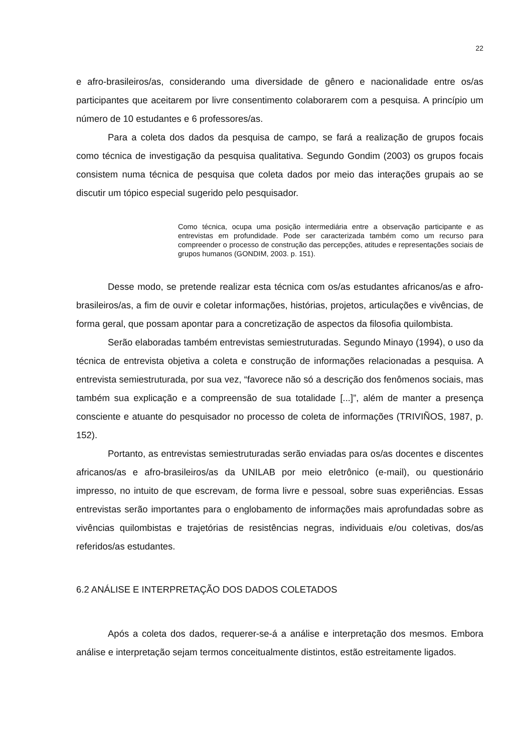22
e afro-brasileiros/as, considerando uma diversidade de gênero e nacionalidade entre os/as participantes que aceitarem por livre consentimento colaborarem com a pesquisa. A princípio um número de 10 estudantes e 6 professores/as.
Para a coleta dos dados da pesquisa de campo, se fará a realização de grupos focais como técnica de investigação da pesquisa qualitativa. Segundo Gondim (2003) os grupos focais consistem numa técnica de pesquisa que coleta dados por meio das interações grupais ao se discutir um tópico especial sugerido pelo pesquisador.
Como técnica, ocupa uma posição intermediária entre a observação participante e as entrevistas em profundidade. Pode ser caracterizada também como um recurso para compreender o processo de construção das percepções, atitudes e representações sociais de grupos humanos (GONDIM, 2003. p. 151).
Desse modo, se pretende realizar esta técnica com os/as estudantes africanos/as e afro-brasileiros/as, a fim de ouvir e coletar informações, histórias, projetos, articulações e vivências, de forma geral, que possam apontar para a concretização de aspectos da filosofia quilombista.
Serão elaboradas também entrevistas semiestruturadas. Segundo Minayo (1994), o uso da técnica de entrevista objetiva a coleta e construção de informações relacionadas a pesquisa. A entrevista semiestruturada, por sua vez, “favorece não só a descrição dos fenômenos sociais, mas também sua explicação e a compreensão de sua totalidade [...]”, além de manter a presença consciente e atuante do pesquisador no processo de coleta de informações (TRIVIÑOS, 1987, p. 152).
Portanto, as entrevistas semiestruturadas serão enviadas para os/as docentes e discentes africanos/as e afro-brasileiros/as da UNILAB por meio eletrônico (e-mail), ou questionário impresso, no intuito de que escrevam, de forma livre e pessoal, sobre suas experiências. Essas entrevistas serão importantes para o englobamento de informações mais aprofundadas sobre as vivências quilombistas e trajetórias de resistências negras, individuais e/ou coletivas, dos/as referidos/as estudantes.
6.2 ANÁLISE E INTERPRETAÇÃO DOS DADOS COLETADOS
Após a coleta dos dados, requerer-se-á a análise e interpretação dos mesmos. Embora análise e interpretação sejam termos conceitualmente distintos, estão estreitamente ligados.